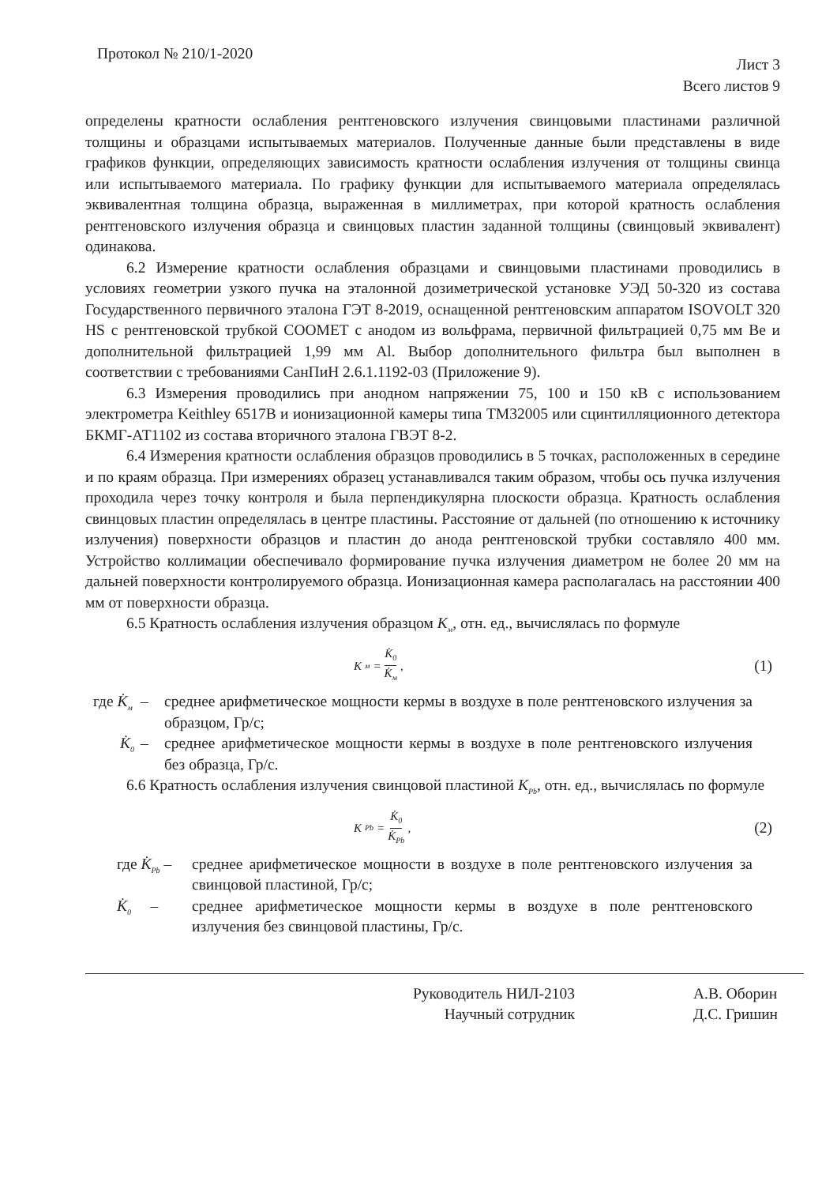Протокол № 210/1-2020
Лист 3
Всего листов 9
определены кратности ослабления рентгеновского излучения свинцовыми пластинами различной толщины и образцами испытываемых материалов. Полученные данные были представлены в виде графиков функции, определяющих зависимость кратности ослабления излучения от толщины свинца или испытываемого материала. По графику функции для испытываемого материала определялась эквивалентная толщина образца, выраженная в миллиметрах, при которой кратность ослабления рентгеновского излучения образца и свинцовых пластин заданной толщины (свинцовый эквивалент) одинакова.
6.2 Измерение кратности ослабления образцами и свинцовыми пластинами проводились в условиях геометрии узкого пучка на эталонной дозиметрической установке УЭД 50-320 из состава Государственного первичного эталона ГЭТ 8-2019, оснащенной рентгеновским аппаратом ISOVOLT 320 HS с рентгеновской трубкой СООМЕТ с анодом из вольфрама, первичной фильтрацией 0,75 мм Be и дополнительной фильтрацией 1,99 мм Al. Выбор дополнительного фильтра был выполнен в соответствии с требованиями СанПиН 2.6.1.1192-03 (Приложение 9).
6.3 Измерения проводились при анодном напряжении 75, 100 и 150 кВ с использованием электрометра Keithley 6517B и ионизационной камеры типа TM32005 или сцинтилляционного детектора БКМГ-АТ1102 из состава вторичного эталона ГВЭТ 8-2.
6.4 Измерения кратности ослабления образцов проводились в 5 точках, расположенных в середине и по краям образца. При измерениях образец устанавливался таким образом, чтобы ось пучка излучения проходила через точку контроля и была перпендикулярна плоскости образца. Кратность ослабления свинцовых пластин определялась в центре пластины. Расстояние от дальней (по отношению к источнику излучения) поверхности образцов и пластин до анода рентгеновской трубки составляло 400 мм. Устройство коллимации обеспечивало формирование пучка излучения диаметром не более 20 мм на дальней поверхности контролируемого образца. Ионизационная камера располагалась на расстоянии 400 мм от поверхности образца.
6.5 Кратность ослабления излучения образцом K<sub>м</sub>, отн. ед., вычислялась по формуле
K<sub>м</sub> = K̇<sub>0</sub> K̇<sub>м</sub> ,
(1)
где K̇<sub>м</sub>
–
среднее арифметическое мощности кермы в воздухе в поле рентгеновского излучения за образцом, Гр/с;
K̇<sub>0</sub>
–
среднее арифметическое мощности кермы в воздухе в поле рентгеновского излучения без образца, Гр/с.
6.6 Кратность ослабления излучения свинцовой пластиной K<sub>Pb</sub>, отн. ед., вычислялась по формуле
K<sub>Pb</sub> = K̇<sub>0</sub> K̇<sub>Pb</sub> ,
(2)
где K̇<sub>Pb</sub> –
среднее арифметическое мощности в воздухе в поле рентгеновского излучения за свинцовой пластиной, Гр/с;
K̇<sub>0</sub> –
среднее арифметическое мощности кермы в воздухе в поле рентгеновского излучения без свинцовой пластины, Гр/с.
Руководитель НИЛ-2103
Научный сотрудник
А.В. Оборин
Д.С. Гришин